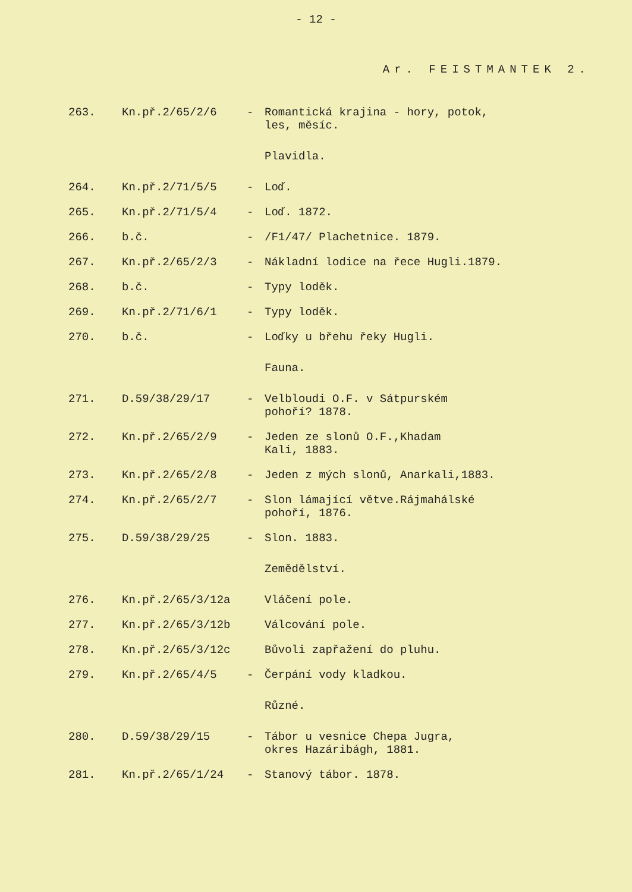- 12 -
Ar. FEISTMANTEK 2.
| 263. | Kn.př.2/65/2/6 | - | Romantická krajina - hory, potok, les, měsíc. |
| | | | Plavidla. |
| 264. | Kn.př.2/71/5/5 | - | Loď. |
| 265. | Kn.př.2/71/5/4 | - | Loď. 1872. |
| 266. | b.č. | - | /F1/47/ Plachetnice. 1879. |
| 267. | Kn.př.2/65/2/3 | - | Nákladní lodice na řece Hugli.1879. |
| 268. | b.č. | - | Typy loděk. |
| 269. | Kn.př.2/71/6/1 | - | Typy loděk. |
| 270. | b.č. | - | Loďky u břehu řeky Hugli. |
| | | | Fauna. |
| 271. | D.59/38/29/17 | - | Velbloudi O.F. v Sátpurském pohoří? 1878. |
| 272. | Kn.př.2/65/2/9 | - | Jeden ze slonů O.F.,Khadam Kali, 1883. |
| 273. | Kn.př.2/65/2/8 | - | Jeden z mých slonů, Anarkali,1883. |
| 274. | Kn.př.2/65/2/7 | - | Slon lámající větve.Rájmahálské pohoří, 1876. |
| 275. | D.59/38/29/25 | - | Slon. 1883. |
| | | | Zemědělství. |
| 276. | Kn.př.2/65/3/12a | | Vláčení pole. |
| 277. | Kn.př.2/65/3/12b | | Válcování pole. |
| 278. | Kn.př.2/65/3/12c | | Bůvoli zapřažení do pluhu. |
| 279. | Kn.př.2/65/4/5 | - | Čerpání vody kladkou. |
| | | | Různé. |
| 280. | D.59/38/29/15 | - | Tábor u vesnice Chepa Jugra, okres Hazáribágh, 1881. |
| 281. | Kn.př.2/65/1/24 | - | Stanový tábor. 1878. |